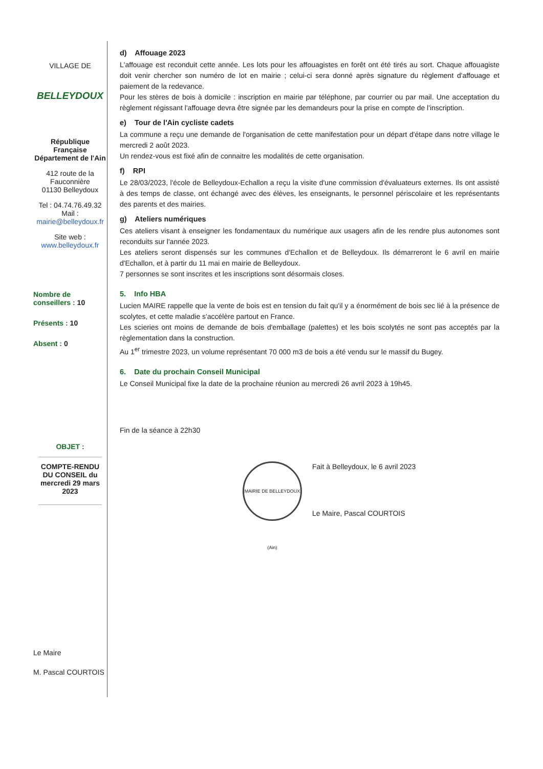VILLAGE DE
BELLEYDOUX
République Française
Département de l'Ain
412 route de la Fauconnière
01130 Belleydoux
Tel : 04.74.76.49.32
Mail : mairie@belleydoux.fr
Site web :
www.belleydoux.fr
Nombre de conseillers : 10
Présents : 10
Absent : 0
OBJET :
COMPTE-RENDU DU CONSEIL du mercredi 29 mars 2023
Le Maire
M. Pascal COURTOIS
d) Affouage 2023
L'affouage est reconduit cette année. Les lots pour les affouagistes en forêt ont été tirés au sort. Chaque affouagiste doit venir chercher son numéro de lot en mairie ; celui-ci sera donné après signature du règlement d'affouage et paiement de la redevance.
Pour les stères de bois à domicile : inscription en mairie par téléphone, par courrier ou par mail. Une acceptation du règlement régissant l'affouage devra être signée par les demandeurs pour la prise en compte de l'inscription.
e) Tour de l'Ain cycliste cadets
La commune a reçu une demande de l'organisation de cette manifestation pour un départ d'étape dans notre village le mercredi 2 août 2023.
Un rendez-vous est fixé afin de connaitre les modalités de cette organisation.
f) RPI
Le 28/03/2023, l'école de Belleydoux-Echallon a reçu la visite d'une commission d'évaluateurs externes. Ils ont assisté à des temps de classe, ont échangé avec des élèves, les enseignants, le personnel périscolaire et les représentants des parents et des mairies.
g) Ateliers numériques
Ces ateliers visant à enseigner les fondamentaux du numérique aux usagers afin de les rendre plus autonomes sont reconduits sur l'année 2023.
Les ateliers seront dispensés sur les communes d'Echallon et de Belleydoux. Ils démarreront le 6 avril en mairie d'Echallon, et à partir du 11 mai en mairie de Belleydoux.
7 personnes se sont inscrites et les inscriptions sont désormais closes.
5. Info HBA
Lucien MAIRE rappelle que la vente de bois est en tension du fait qu'il y a énormément de bois sec lié à la présence de scolytes, et cette maladie s'accélère partout en France.
Les scieries ont moins de demande de bois d'emballage (palettes) et les bois scolytés ne sont pas acceptés par la règlementation dans la construction.
Au 1<sup>er</sup> trimestre 2023, un volume représentant 70 000 m3 de bois a été vendu sur le massif du Bugey.
6. Date du prochain Conseil Municipal
Le Conseil Municipal fixe la date de la prochaine réunion au mercredi 26 avril 2023 à 19h45.
Fin de la séance à 22h30
MAIRIE DE BELLEYDOUX (Ain)
Fait à Belleydoux, le 6 avril 2023
Le Maire, Pascal COURTOIS